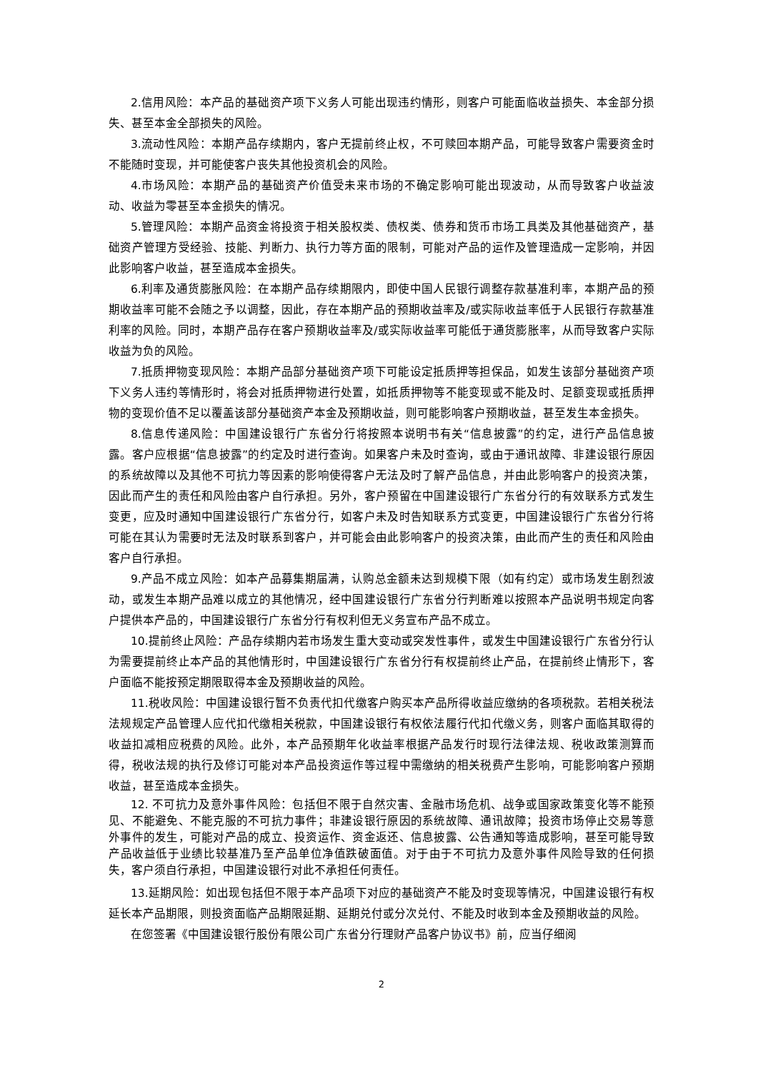2.信用风险：本产品的基础资产项下义务人可能出现违约情形，则客户可能面临收益损失、本金部分损失、甚至本金全部损失的风险。
3.流动性风险：本期产品存续期内，客户无提前终止权，不可赎回本期产品，可能导致客户需要资金时不能随时变现，并可能使客户丧失其他投资机会的风险。
4.市场风险：本期产品的基础资产价值受未来市场的不确定影响可能出现波动，从而导致客户收益波动、收益为零甚至本金损失的情况。
5.管理风险：本期产品资金将投资于相关股权类、债权类、债券和货币市场工具类及其他基础资产，基础资产管理方受经验、技能、判断力、执行力等方面的限制，可能对产品的运作及管理造成一定影响，并因此影响客户收益，甚至造成本金损失。
6.利率及通货膨胀风险：在本期产品存续期限内，即使中国人民银行调整存款基准利率，本期产品的预期收益率可能不会随之予以调整，因此，存在本期产品的预期收益率及/或实际收益率低于人民银行存款基准利率的风险。同时，本期产品存在客户预期收益率及/或实际收益率可能低于通货膨胀率，从而导致客户实际收益为负的风险。
7.抵质押物变现风险：本期产品部分基础资产项下可能设定抵质押等担保品，如发生该部分基础资产项下义务人违约等情形时，将会对抵质押物进行处置，如抵质押物等不能变现或不能及时、足额变现或抵质押物的变现价值不足以覆盖该部分基础资产本金及预期收益，则可能影响客户预期收益，甚至发生本金损失。
8.信息传递风险：中国建设银行广东省分行将按照本说明书有关“信息披露”的约定，进行产品信息披露。客户应根据“信息披露”的约定及时进行查询。如果客户未及时查询，或由于通讯故障、非建设银行原因的系统故障以及其他不可抗力等因素的影响使得客户无法及时了解产品信息，并由此影响客户的投资决策，因此而产生的责任和风险由客户自行承担。另外，客户预留在中国建设银行广东省分行的有效联系方式发生变更，应及时通知中国建设银行广东省分行，如客户未及时告知联系方式变更，中国建设银行广东省分行将可能在其认为需要时无法及时联系到客户，并可能会由此影响客户的投资决策，由此而产生的责任和风险由客户自行承担。
9.产品不成立风险：如本产品募集期届满，认购总金额未达到规模下限（如有约定）或市场发生剧烈波动，或发生本期产品难以成立的其他情况，经中国建设银行广东省分行判断难以按照本产品说明书规定向客户提供本产品的，中国建设银行广东省分行有权利但无义务宣布产品不成立。
10.提前终止风险：产品存续期内若市场发生重大变动或突发性事件，或发生中国建设银行广东省分行认为需要提前终止本产品的其他情形时，中国建设银行广东省分行有权提前终止产品，在提前终止情形下，客户面临不能按预定期限取得本金及预期收益的风险。
11.税收风险：中国建设银行暂不负责代扣代缴客户购买本产品所得收益应缴纳的各项税款。若相关税法法规规定产品管理人应代扣代缴相关税款，中国建设银行有权依法履行代扣代缴义务，则客户面临其取得的收益扣减相应税费的风险。此外，本产品预期年化收益率根据产品发行时现行法律法规、税收政策测算而得，税收法规的执行及修订可能对本产品投资运作等过程中需缴纳的相关税费产生影响，可能影响客户预期收益，甚至造成本金损失。
12. 不可抗力及意外事件风险：包括但不限于自然灾害、金融市场危机、战争或国家政策变化等不能预见、不能避免、不能克服的不可抗力事件；非建设银行原因的系统故障、通讯故障；投资市场停止交易等意外事件的发生，可能对产品的成立、投资运作、资金返还、信息披露、公告通知等造成影响，甚至可能导致产品收益低于业绩比较基准乃至产品单位净值跌破面值。对于由于不可抗力及意外事件风险导致的任何损失，客户须自行承担，中国建设银行对此不承担任何责任。
13.延期风险：如出现包括但不限于本产品项下对应的基础资产不能及时变现等情况，中国建设银行有权延长本产品期限，则投资面临产品期限延期、延期兑付或分次兑付、不能及时收到本金及预期收益的风险。
在您签署《中国建设银行股份有限公司广东省分行理财产品客户协议书》前，应当仔细阅
2